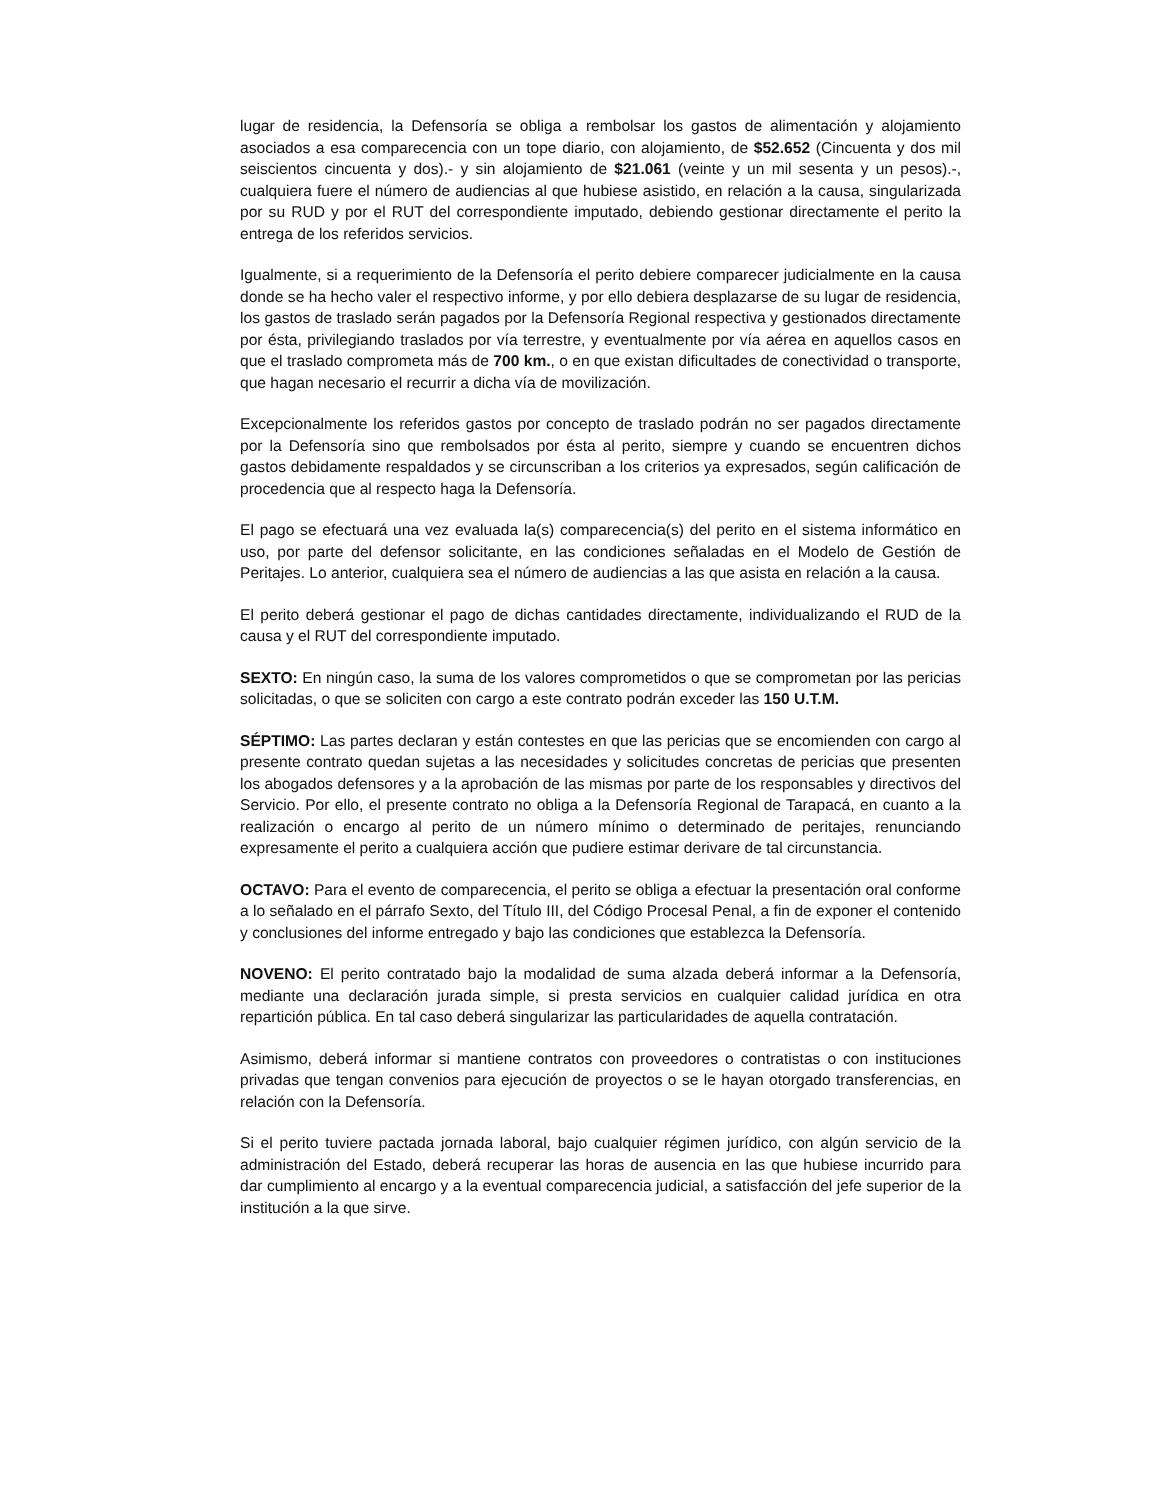lugar de residencia, la Defensoría se obliga a rembolsar los gastos de alimentación y alojamiento asociados a esa comparecencia con un tope diario, con alojamiento, de $52.652 (Cincuenta y dos mil seiscientos cincuenta y dos).- y sin alojamiento de $21.061 (veinte y un mil sesenta y un pesos).-, cualquiera fuere el número de audiencias al que hubiese asistido, en relación a la causa, singularizada por su RUD y por el RUT del correspondiente imputado, debiendo gestionar directamente el perito la entrega de los referidos servicios.
Igualmente, si a requerimiento de la Defensoría el perito debiere comparecer judicialmente en la causa donde se ha hecho valer el respectivo informe, y por ello debiera desplazarse de su lugar de residencia, los gastos de traslado serán pagados por la Defensoría Regional respectiva y gestionados directamente por ésta, privilegiando traslados por vía terrestre, y eventualmente por vía aérea en aquellos casos en que el traslado comprometa más de 700 km., o en que existan dificultades de conectividad o transporte, que hagan necesario el recurrir a dicha vía de movilización.
Excepcionalmente los referidos gastos por concepto de traslado podrán no ser pagados directamente por la Defensoría sino que rembolsados por ésta al perito, siempre y cuando se encuentren dichos gastos debidamente respaldados y se circunscriban a los criterios ya expresados, según calificación de procedencia que al respecto haga la Defensoría.
El pago se efectuará una vez evaluada la(s) comparecencia(s) del perito en el sistema informático en uso, por parte del defensor solicitante, en las condiciones señaladas en el Modelo de Gestión de Peritajes. Lo anterior, cualquiera sea el número de audiencias a las que asista en relación a la causa.
El perito deberá gestionar el pago de dichas cantidades directamente, individualizando el RUD de la causa y el RUT del correspondiente imputado.
SEXTO: En ningún caso, la suma de los valores comprometidos o que se comprometan por las pericias solicitadas, o que se soliciten con cargo a este contrato podrán exceder las 150 U.T.M.
SÉPTIMO: Las partes declaran y están contestes en que las pericias que se encomienden con cargo al presente contrato quedan sujetas a las necesidades y solicitudes concretas de pericias que presenten los abogados defensores y a la aprobación de las mismas por parte de los responsables y directivos del Servicio. Por ello, el presente contrato no obliga a la Defensoría Regional de Tarapacá, en cuanto a la realización o encargo al perito de un número mínimo o determinado de peritajes, renunciando expresamente el perito a cualquiera acción que pudiere estimar derivare de tal circunstancia.
OCTAVO: Para el evento de comparecencia, el perito se obliga a efectuar la presentación oral conforme a lo señalado en el párrafo Sexto, del Título III, del Código Procesal Penal, a fin de exponer el contenido y conclusiones del informe entregado y bajo las condiciones que establezca la Defensoría.
NOVENO: El perito contratado bajo la modalidad de suma alzada deberá informar a la Defensoría, mediante una declaración jurada simple, si presta servicios en cualquier calidad jurídica en otra repartición pública. En tal caso deberá singularizar las particularidades de aquella contratación.
Asimismo, deberá informar si mantiene contratos con proveedores o contratistas o con instituciones privadas que tengan convenios para ejecución de proyectos o se le hayan otorgado transferencias, en relación con la Defensoría.
Si el perito tuviere pactada jornada laboral, bajo cualquier régimen jurídico, con algún servicio de la administración del Estado, deberá recuperar las horas de ausencia en las que hubiese incurrido para dar cumplimiento al encargo y a la eventual comparecencia judicial, a satisfacción del jefe superior de la institución a la que sirve.